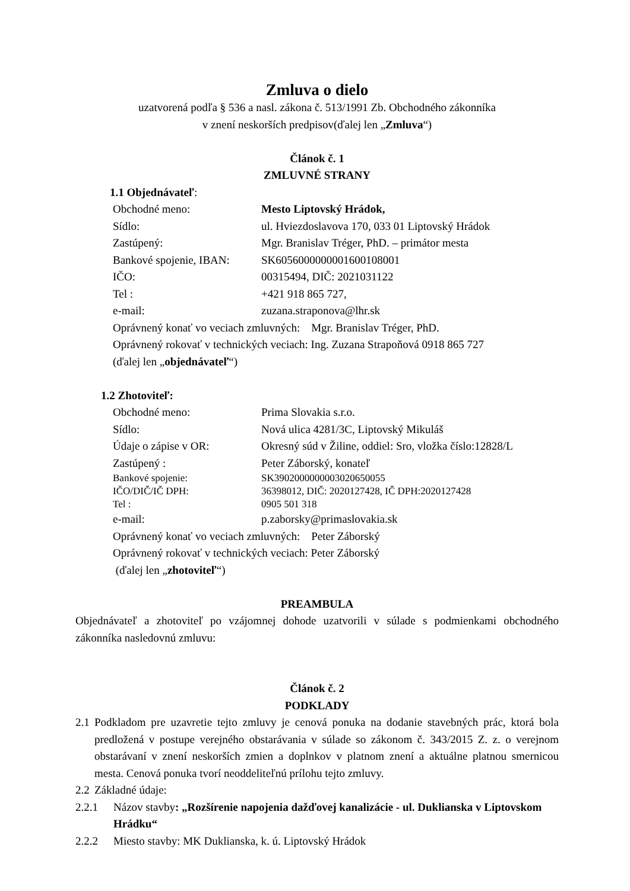Zmluva o dielo
uzatvorená podľa § 536 a nasl. zákona č. 513/1991 Zb. Obchodného zákonníka
v znení neskorších predpisov(ďalej len „Zmluva“)
Článok č. 1
ZMLUVNÉ STRANY
1.1 Objednávateľ:
Obchodné meno: Mesto Liptovský Hrádok,
Sídlo: ul. Hviezdoslavova 170, 033 01 Liptovský Hrádok
Zastúpený: Mgr. Branislav Tréger, PhD. – primátor mesta
Bankové spojenie, IBAN: SK6056000000001600108001
IČO: 00315494, DIČ: 2021031122
Tel : +421 918 865 727,
e-mail: zuzana.straponova@lhr.sk
Oprávnený konať vo veciach zmluvných: Mgr. Branislav Tréger, PhD.
Oprávnený rokovať v technických veciach: Ing. Zuzana Strapoňová 0918 865 727
(ďalej len „objednávateľ“)
1.2 Zhotoviteľ:
Obchodné meno: Prima Slovakia s.r.o.
Sídlo: Nová ulica 4281/3C, Liptovský Mikuláš
Údaje o zápise v OR: Okresný súd v Žiline, oddiel: Sro, vložka číslo:12828/L
Zastúpený : Peter Záborský, konateľ
Bankové spojenie: SK3902000000003020650055
IČO/DIČ/IČ DPH: 36398012, DIČ: 2020127428, IČ DPH:2020127428
Tel : 0905 501 318
e-mail: p.zaborsky@primaslovakia.sk
Oprávnený konať vo veciach zmluvných: Peter Záborský
Oprávnený rokovať v technických veciach: Peter Záborský
(ďalej len „zhotoviteľ“)
PREAMBULA
Objednávateľ a zhotoviteľ po vzájomnej dohode uzatvorili v súlade s podmienkami obchodného zákonníka nasledovnú zmluvu:
Článok č. 2
PODKLADY
2.1
Podkladom pre uzavretie tejto zmluvy je cenová ponuka na dodanie stavebných prác, ktorá bola predložená v postupe verejného obstarávania v súlade so zákonom č. 343/2015 Z. z. o verejnom obstarávaní v znení neskorších zmien a doplnkov v platnom znení a aktuálne platnou smernicou mesta. Cenová ponuka tvorí neoddeliteľnú prílohu tejto zmluvy.
2.2
Základné údaje:
2.2.1 Názov stavby: „Rozšírenie napojenia dažďovej kanalizácie - ul. Duklianska v Liptovskom Hrádku“
2.2.2 Miesto stavby: MK Duklianska, k. ú. Liptovský Hrádok